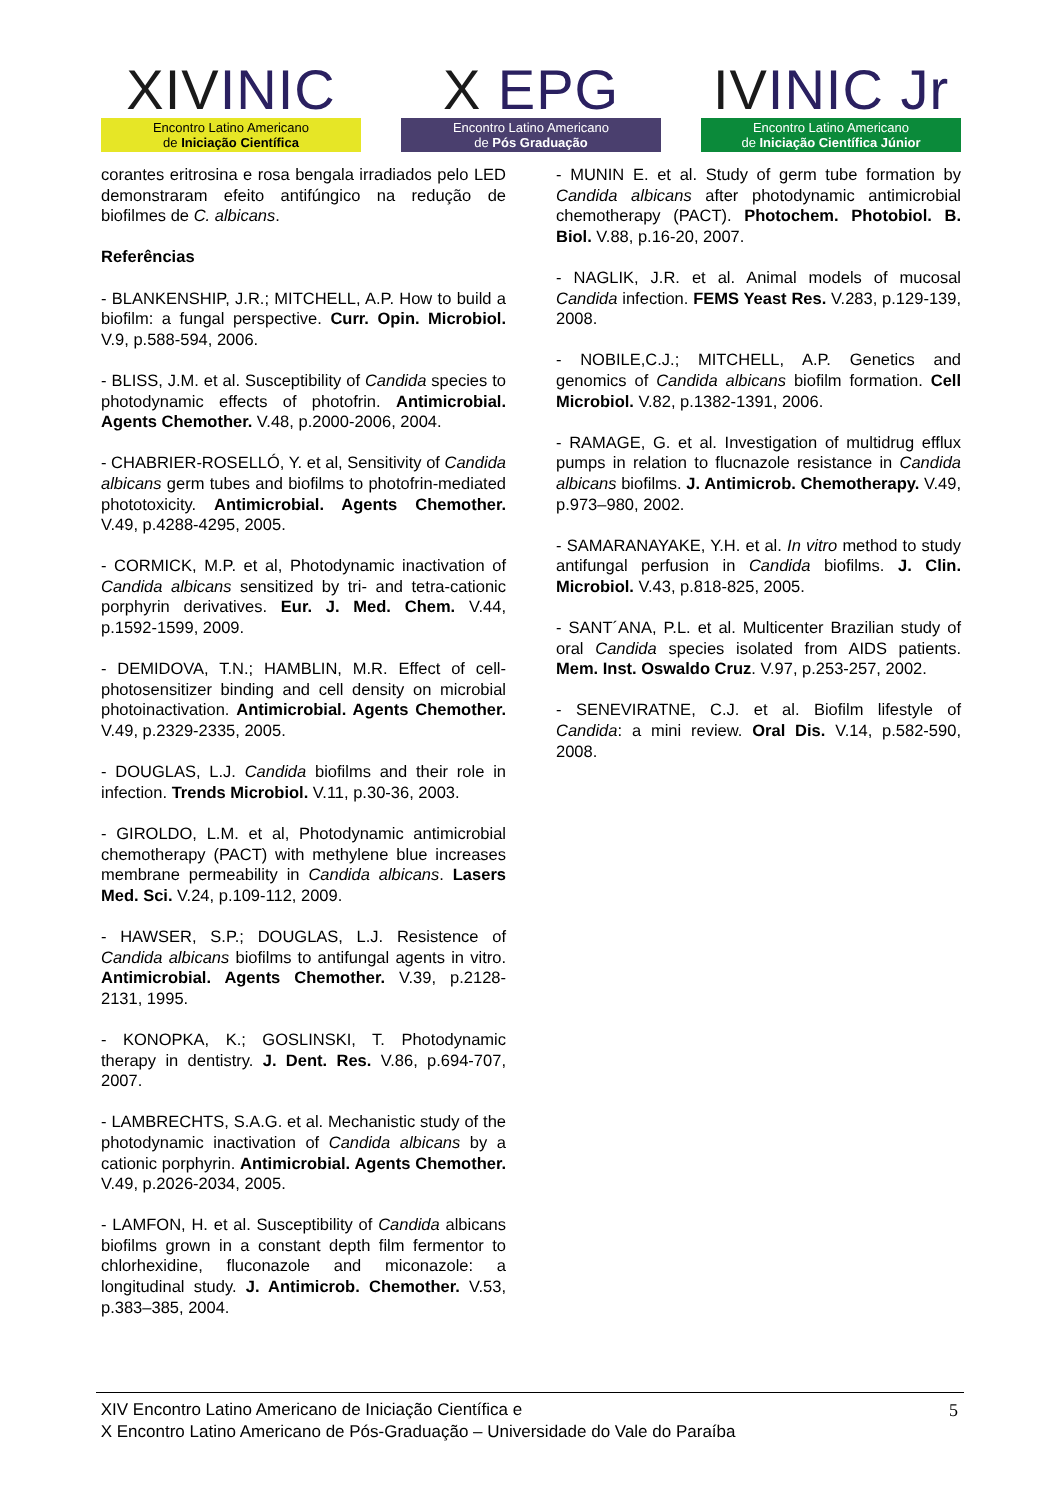XIVINIC
Encontro Latino Americano
de Iniciação Científica
X EPG
Encontro Latino Americano
de Pós Graduação
IVINIC Jr
Encontro Latino Americano
de Iniciação Científica Júnior
corantes eritrosina e rosa bengala irradiados pelo LED demonstraram efeito antifúngico na redução de biofilmes de C. albicans.
Referências
- BLANKENSHIP, J.R.; MITCHELL, A.P. How to build a biofilm: a fungal perspective. Curr. Opin. Microbiol. V.9, p.588-594, 2006.
- BLISS, J.M. et al. Susceptibility of Candida species to photodynamic effects of photofrin. Antimicrobial. Agents Chemother. V.48, p.2000-2006, 2004.
- CHABRIER-ROSELLÓ, Y. et al, Sensitivity of Candida albicans germ tubes and biofilms to photofrin-mediated phototoxicity. Antimicrobial. Agents Chemother. V.49, p.4288-4295, 2005.
- CORMICK, M.P. et al, Photodynamic inactivation of Candida albicans sensitized by tri- and tetra-cationic porphyrin derivatives. Eur. J. Med. Chem. V.44, p.1592-1599, 2009.
- DEMIDOVA, T.N.; HAMBLIN, M.R. Effect of cell-photosensitizer binding and cell density on microbial photoinactivation. Antimicrobial. Agents Chemother. V.49, p.2329-2335, 2005.
- DOUGLAS, L.J. Candida biofilms and their role in infection. Trends Microbiol. V.11, p.30-36, 2003.
- GIROLDO, L.M. et al, Photodynamic antimicrobial chemotherapy (PACT) with methylene blue increases membrane permeability in Candida albicans. Lasers Med. Sci. V.24, p.109-112, 2009.
- HAWSER, S.P.; DOUGLAS, L.J. Resistence of Candida albicans biofilms to antifungal agents in vitro. Antimicrobial. Agents Chemother. V.39, p.2128-2131, 1995.
- KONOPKA, K.; GOSLINSKI, T. Photodynamic therapy in dentistry. J. Dent. Res. V.86, p.694-707, 2007.
- LAMBRECHTS, S.A.G. et al. Mechanistic study of the photodynamic inactivation of Candida albicans by a cationic porphyrin. Antimicrobial. Agents Chemother. V.49, p.2026-2034, 2005.
- LAMFON, H. et al. Susceptibility of Candida albicans biofilms grown in a constant depth film fermentor to chlorhexidine, fluconazole and miconazole: a longitudinal study. J. Antimicrob. Chemother. V.53, p.383–385, 2004.
- MUNIN E. et al. Study of germ tube formation by Candida albicans after photodynamic antimicrobial chemotherapy (PACT). Photochem. Photobiol. B. Biol. V.88, p.16-20, 2007.
- NAGLIK, J.R. et al. Animal models of mucosal Candida infection. FEMS Yeast Res. V.283, p.129-139, 2008.
- NOBILE,C.J.; MITCHELL, A.P. Genetics and genomics of Candida albicans biofilm formation. Cell Microbiol. V.82, p.1382-1391, 2006.
- RAMAGE, G. et al. Investigation of multidrug efflux pumps in relation to flucnazole resistance in Candida albicans biofilms. J. Antimicrob. Chemotherapy. V.49, p.973–980, 2002.
- SAMARANAYAKE, Y.H. et al. In vitro method to study antifungal perfusion in Candida biofilms. J. Clin. Microbiol. V.43, p.818-825, 2005.
- SANT´ANA, P.L. et al. Multicenter Brazilian study of oral Candida species isolated from AIDS patients. Mem. Inst. Oswaldo Cruz. V.97, p.253-257, 2002.
- SENEVIRATNE, C.J. et al. Biofilm lifestyle of Candida: a mini review. Oral Dis. V.14, p.582-590, 2008.
XIV Encontro Latino Americano de Iniciação Científica e
X Encontro Latino Americano de Pós-Graduação – Universidade do Vale do Paraíba
5